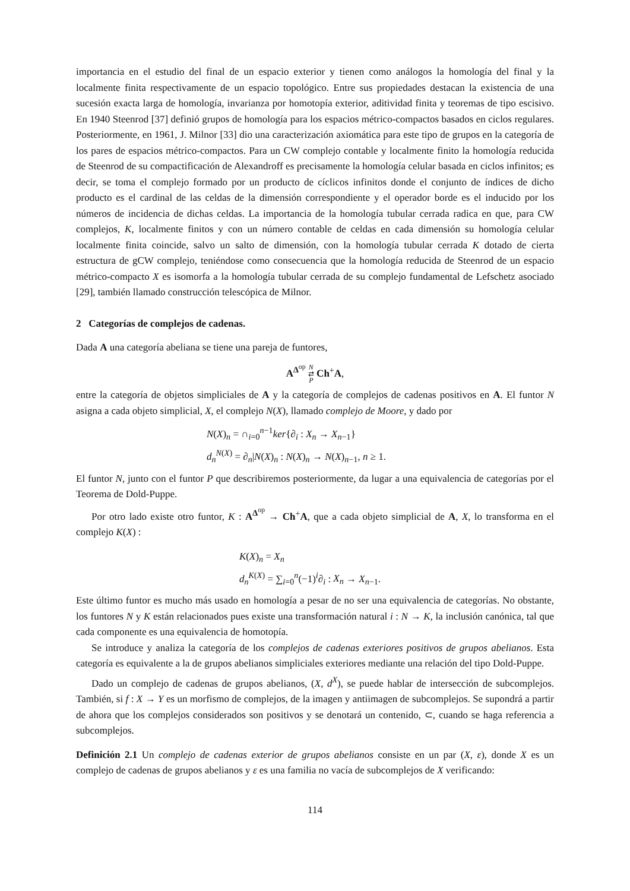importancia en el estudio del final de un espacio exterior y tienen como análogos la homología del final y la localmente finita respectivamente de un espacio topológico. Entre sus propiedades destacan la existencia de una sucesión exacta larga de homología, invarianza por homotopía exterior, aditividad finita y teoremas de tipo escisivo. En 1940 Steenrod [37] definió grupos de homología para los espacios métrico-compactos basados en ciclos regulares. Posteriormente, en 1961, J. Milnor [33] dio una caracterización axiomática para este tipo de grupos en la categoría de los pares de espacios métrico-compactos. Para un CW complejo contable y localmente finito la homología reducida de Steenrod de su compactificación de Alexandroff es precisamente la homología celular basada en ciclos infinitos; es decir, se toma el complejo formado por un producto de cíclicos infinitos donde el conjunto de índices de dicho producto es el cardinal de las celdas de la dimensión correspondiente y el operador borde es el inducido por los números de incidencia de dichas celdas. La importancia de la homología tubular cerrada radica en que, para CW complejos, K, localmente finitos y con un número contable de celdas en cada dimensión su homología celular localmente finita coincide, salvo un salto de dimensión, con la homología tubular cerrada K dotado de cierta estructura de gCW complejo, teniéndose como consecuencia que la homología reducida de Steenrod de un espacio métrico-compacto X es isomorfa a la homología tubular cerrada de su complejo fundamental de Lefschetz asociado [29], también llamado construcción telescópica de Milnor.
2 Categorías de complejos de cadenas.
Dada A una categoría abeliana se tiene una pareja de funtores,
A<sup>Δ<sup>op</sup></sup> N
⇄
P Ch<sup>+</sup>A,
entre la categoría de objetos simpliciales de A y la categoría de complejos de cadenas positivos en A. El funtor N asigna a cada objeto simplicial, X, el complejo N(X), llamado complejo de Moore, y dado por
N(X)<sub>n</sub> = ∩<sub>i=0</sub><sup>n−1</sup>ker{∂<sub>i</sub> : X<sub>n</sub> → X<sub>n−1</sub>}
d<sub>n</sub><sup>N(X)</sup> = ∂<sub>n</sub>|N(X)<sub>n</sub> : N(X)<sub>n</sub> → N(X)<sub>n−1</sub>, n ≥ 1.
El funtor N, junto con el funtor P que describiremos posteriormente, da lugar a una equivalencia de categorías por el Teorema de Dold-Puppe.
Por otro lado existe otro funtor, K : A<sup>Δ<sup>op</sup></sup> → Ch<sup>+</sup>A, que a cada objeto simplicial de A, X, lo transforma en el complejo K(X) :
K(X)<sub>n</sub> = X<sub>n</sub>
d<sub>n</sub><sup>K(X)</sup> = ∑<sub>i=0</sub><sup>n</sup>(−1)<sup>i</sup>∂<sub>i</sub> : X<sub>n</sub> → X<sub>n−1</sub>.
Este último funtor es mucho más usado en homología a pesar de no ser una equivalencia de categorías. No obstante, los funtores N y K están relacionados pues existe una transformación natural i : N → K, la inclusión canónica, tal que cada componente es una equivalencia de homotopía.
Se introduce y analiza la categoría de los complejos de cadenas exteriores positivos de grupos abelianos. Esta categoría es equivalente a la de grupos abelianos simpliciales exteriores mediante una relación del tipo Dold-Puppe.
Dado un complejo de cadenas de grupos abelianos, (X, d<sup>X</sup>), se puede hablar de intersección de subcomplejos. También, si f : X → Y es un morfismo de complejos, de la imagen y antiimagen de subcomplejos. Se supondrá a partir de ahora que los complejos considerados son positivos y se denotará un contenido, ⊂, cuando se haga referencia a subcomplejos.
Definición 2.1 Un complejo de cadenas exterior de grupos abelianos consiste en un par (X, ε), donde X es un complejo de cadenas de grupos abelianos y ε es una familia no vacía de subcomplejos de X verificando:
114